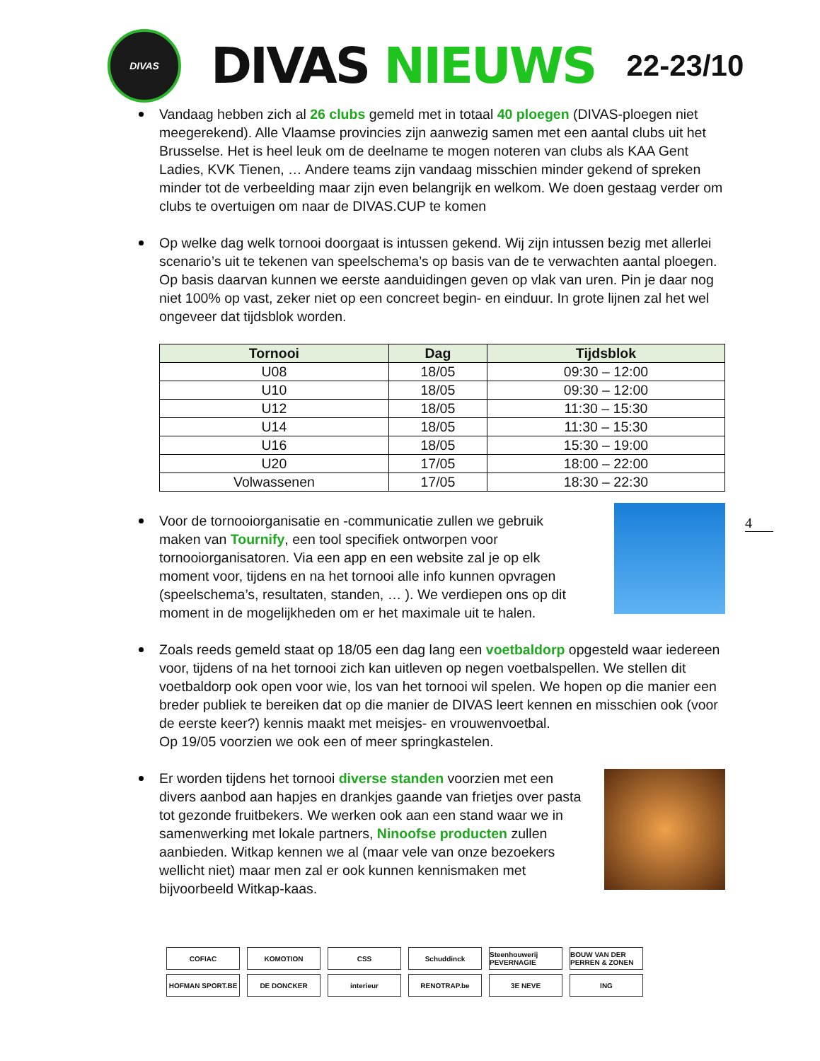DIVAS
DIVAS NIEUWS
22-23/10
Vandaag hebben zich al 26 clubs gemeld met in totaal 40 ploegen (DIVAS-ploegen niet meegerekend). Alle Vlaamse provincies zijn aanwezig samen met een aantal clubs uit het Brusselse. Het is heel leuk om de deelname te mogen noteren van clubs als KAA Gent Ladies, KVK Tienen, … Andere teams zijn vandaag misschien minder gekend of spreken minder tot de verbeelding maar zijn even belangrijk en welkom. We doen gestaag verder om clubs te overtuigen om naar de DIVAS.CUP te komen
Op welke dag welk tornooi doorgaat is intussen gekend. Wij zijn intussen bezig met allerlei scenario’s uit te tekenen van speelschema’s op basis van de te verwachten aantal ploegen. Op basis daarvan kunnen we eerste aanduidingen geven op vlak van uren. Pin je daar nog niet 100% op vast, zeker niet op een concreet begin- en einduur. In grote lijnen zal het wel ongeveer dat tijdsblok worden.
| Tornooi | Dag | Tijdsblok |
| --- | --- | --- |
| U08 | 18/05 | 09:30 – 12:00 |
| U10 | 18/05 | 09:30 – 12:00 |
| U12 | 18/05 | 11:30 – 15:30 |
| U14 | 18/05 | 11:30 – 15:30 |
| U16 | 18/05 | 15:30 – 19:00 |
| U20 | 17/05 | 18:00 – 22:00 |
| Volwassenen | 17/05 | 18:30 – 22:30 |
Voor de tornooiorganisatie en -communicatie zullen we gebruik maken van Tournify, een tool specifiek ontworpen voor tornooiorganisatoren. Via een app en een website zal je op elk moment voor, tijdens en na het tornooi alle info kunnen opvragen (speelschema’s, resultaten, standen, … ). We verdiepen ons op dit moment in de mogelijkheden om er het maximale uit te halen.
Zoals reeds gemeld staat op 18/05 een dag lang een voetbaldorp opgesteld waar iedereen voor, tijdens of na het tornooi zich kan uitleven op negen voetbalspellen. We stellen dit voetbaldorp ook open voor wie, los van het tornooi wil spelen. We hopen op die manier een breder publiek te bereiken dat op die manier de DIVAS leert kennen en misschien ook (voor de eerste keer?) kennis maakt met meisjes- en vrouwenvoetbal.
Op 19/05 voorzien we ook een of meer springkastelen.
Er worden tijdens het tornooi diverse standen voorzien met een divers aanbod aan hapjes en drankjes gaande van frietjes over pasta tot gezonde fruitbekers. We werken ook aan een stand waar we in samenwerking met lokale partners, Ninoofse producten zullen aanbieden. Witkap kennen we al (maar vele van onze bezoekers wellicht niet) maar men zal er ook kunnen kennismaken met bijvoorbeeld Witkap-kaas.
4
COFIAC
KOMOTION
CSS
Schuddinck
Steenhouwerij PEVERNAGIE
BOUW VAN DER PERREN & ZONEN
HOFMAN SPORT.BE
DE DONCKER
interieur
RENOTRAP.be
3E NEVE
ING